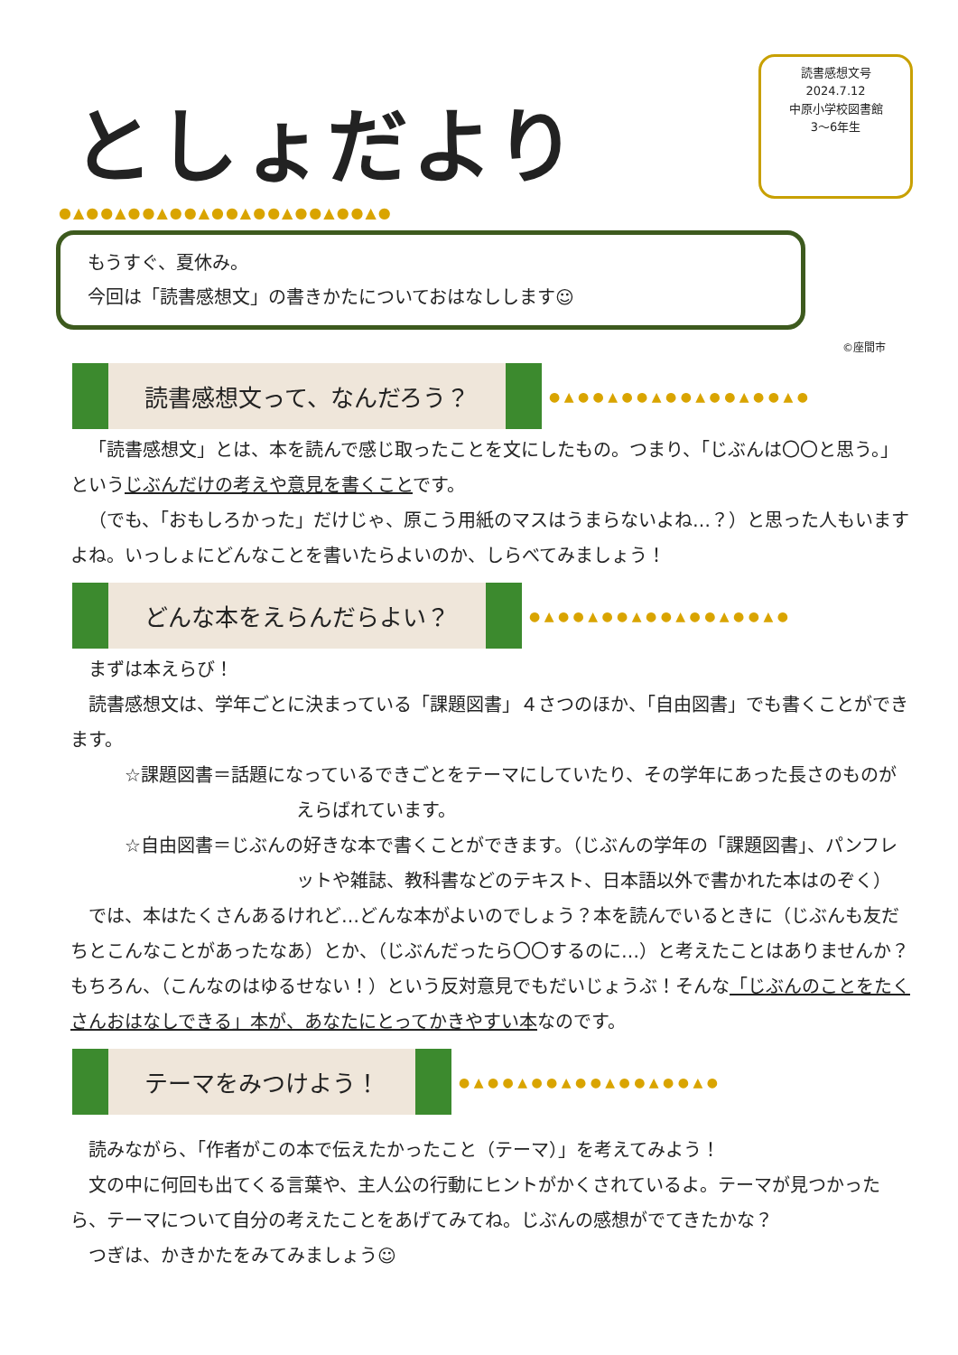としょだより
読書感想文号
2024.7.12
中原小学校図書館
3～6年生
●▲●●▲●●▲●●▲●●▲●●▲●●▲●●▲●
もうすぐ、夏休み。
今回は「読書感想文」の書きかたについておはなしします☺
©座間市
読書感想文って、なんだろう？
● ▲ ● ● ▲ ● ● ▲ ● ● ▲ ● ● ▲ ● ● ▲ ●
「読書感想文」とは、本を読んで感じ取ったことを文にしたもの。つまり、「じぶんは〇〇と思う。」というじぶんだけの考えや意見を書くことです。
（でも、「おもしろかった」だけじゃ、原こう用紙のマスはうまらないよね…？）と思った人もいますよね。いっしょにどんなことを書いたらよいのか、しらべてみましょう！
どんな本をえらんだらよい？
● ▲ ● ● ▲ ● ● ▲ ● ● ▲ ● ● ▲ ● ● ▲ ●
まずは本えらび！
読書感想文は、学年ごとに決まっている「課題図書」４さつのほか、「自由図書」でも書くことができます。
☆課題図書＝話題になっているできごとをテーマにしていたり、その学年にあった長さのものがえらばれています。
☆自由図書＝じぶんの好きな本で書くことができます。（じぶんの学年の「課題図書」、パンフレットや雑誌、教科書などのテキスト、日本語以外で書かれた本はのぞく）
では、本はたくさんあるけれど…どんな本がよいのでしょう？本を読んでいるときに（じぶんも友だちとこんなことがあったなあ）とか、（じぶんだったら〇〇するのに…）と考えたことはありませんか？もちろん、（こんなのはゆるせない！）という反対意見でもだいじょうぶ！そんな「じぶんのことをたくさんおはなしできる」本が、あなたにとってかきやすい本なのです。
テーマをみつけよう！
● ▲ ● ● ▲ ● ● ▲ ● ● ▲ ● ● ▲ ● ● ▲ ●
読みながら、「作者がこの本で伝えたかったこと（テーマ）」を考えてみよう！
文の中に何回も出てくる言葉や、主人公の行動にヒントがかくされているよ。テーマが見つかったら、テーマについて自分の考えたことをあげてみてね。じぶんの感想がでてきたかな？
つぎは、かきかたをみてみましょう☺